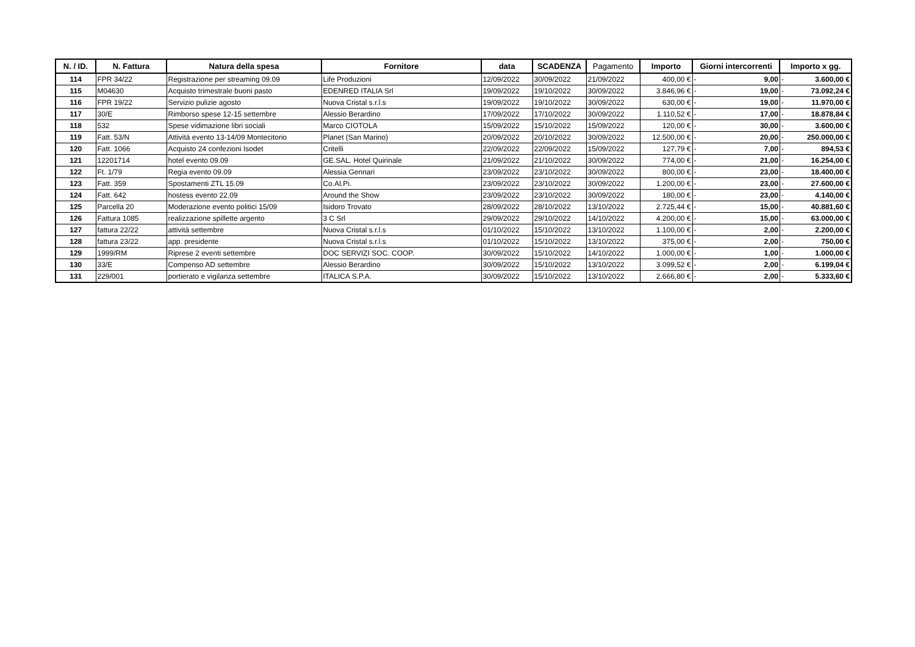| N. / ID. | N. Fattura | Natura della spesa | Fornitore | data | SCADENZA | Pagamento | Importo | Giorni intercorrenti | | Importo x gg. | |
| --- | --- | --- | --- | --- | --- | --- | --- | --- | --- | --- | --- |
| 114 | FPR 34/22 | Registrazione per streaming 09.09 | Life Produzioni | 12/09/2022 | 30/09/2022 | 21/09/2022 | 400,00 € | - | 9,00 | - | 3.600,00 € |
| 115 | M04630 | Acquisto trimestrale buoni pasto | EDENRED ITALIA Srl | 19/09/2022 | 19/10/2022 | 30/09/2022 | 3.846,96 € | - | 19,00 | - | 73.092,24 € |
| 116 | FPR 19/22 | Servizio pulizie agosto | Nuova Cristal s.r.l.s | 19/09/2022 | 19/10/2022 | 30/09/2022 | 630,00 € | - | 19,00 | - | 11.970,00 € |
| 117 | 30/E | Rimborso spese 12-15 settembre | Alessio Berardino | 17/09/2022 | 17/10/2022 | 30/09/2022 | 1.110,52 € | - | 17,00 | - | 18.878,84 € |
| 118 | 532 | Spese vidimazione libri sociali | Marco CIOTOLA | 15/09/2022 | 15/10/2022 | 15/09/2022 | 120,00 € | - | 30,00 | - | 3.600,00 € |
| 119 | Fatt. 53/N | Attività evento 13-14/09 Montecitorio | Planet (San Marino) | 20/09/2022 | 20/10/2022 | 30/09/2022 | 12.500,00 € | - | 20,00 | - | 250.000,00 € |
| 120 | Fatt. 1066 | Acquisto 24 confezioni Isodet | Critelli | 22/09/2022 | 22/09/2022 | 15/09/2022 | 127,79 € | - | 7,00 | - | 894,53 € |
| 121 | 12201714 | hotel evento 09.09 | GE.SAL. Hotel Quirinale | 21/09/2022 | 21/10/2022 | 30/09/2022 | 774,00 € | - | 21,00 | - | 16.254,00 € |
| 122 | Ft. 1/79 | Regia evento 09.09 | Alessia Gennari | 23/09/2022 | 23/10/2022 | 30/09/2022 | 800,00 € | - | 23,00 | - | 18.400,00 € |
| 123 | Fatt. 359 | Spostamenti ZTL 15.09 | Co.Al.Pi. | 23/09/2022 | 23/10/2022 | 30/09/2022 | 1.200,00 € | - | 23,00 | - | 27.600,00 € |
| 124 | Fatt. 642 | hostess evento 22.09 | Around the Show | 23/09/2022 | 23/10/2022 | 30/09/2022 | 180,00 € | - | 23,00 | - | 4.140,00 € |
| 125 | Parcella 20 | Moderazione evento politici 15/09 | Isidoro Trovato | 28/09/2022 | 28/10/2022 | 13/10/2022 | 2.725,44 € | - | 15,00 | - | 40.881,60 € |
| 126 | Fattura 1085 | realizzazione spillette argento | 3 C Srl | 29/09/2022 | 29/10/2022 | 14/10/2022 | 4.200,00 € | - | 15,00 | - | 63.000,00 € |
| 127 | fattura 22/22 | attività settembre | Nuova Cristal s.r.l.s | 01/10/2022 | 15/10/2022 | 13/10/2022 | 1.100,00 € | - | 2,00 | - | 2.200,00 € |
| 128 | fattura 23/22 | app. presidente | Nuova Cristal s.r.l.s | 01/10/2022 | 15/10/2022 | 13/10/2022 | 375,00 € | - | 2,00 | - | 750,00 € |
| 129 | 1999/RM | Riprese 2 eventi settembre | DOC SERVIZI SOC. COOP. | 30/09/2022 | 15/10/2022 | 14/10/2022 | 1.000,00 € | - | 1,00 | - | 1.000,00 € |
| 130 | 33/E | Compenso AD settembre | Alessio Berardino | 30/09/2022 | 15/10/2022 | 13/10/2022 | 3.099,52 € | - | 2,00 | - | 6.199,04 € |
| 131 | 229/001 | portierato e vigilanza settembre | ITALICA S.P.A. | 30/09/2022 | 15/10/2022 | 13/10/2022 | 2.666,80 € | - | 2,00 | - | 5.333,60 € |